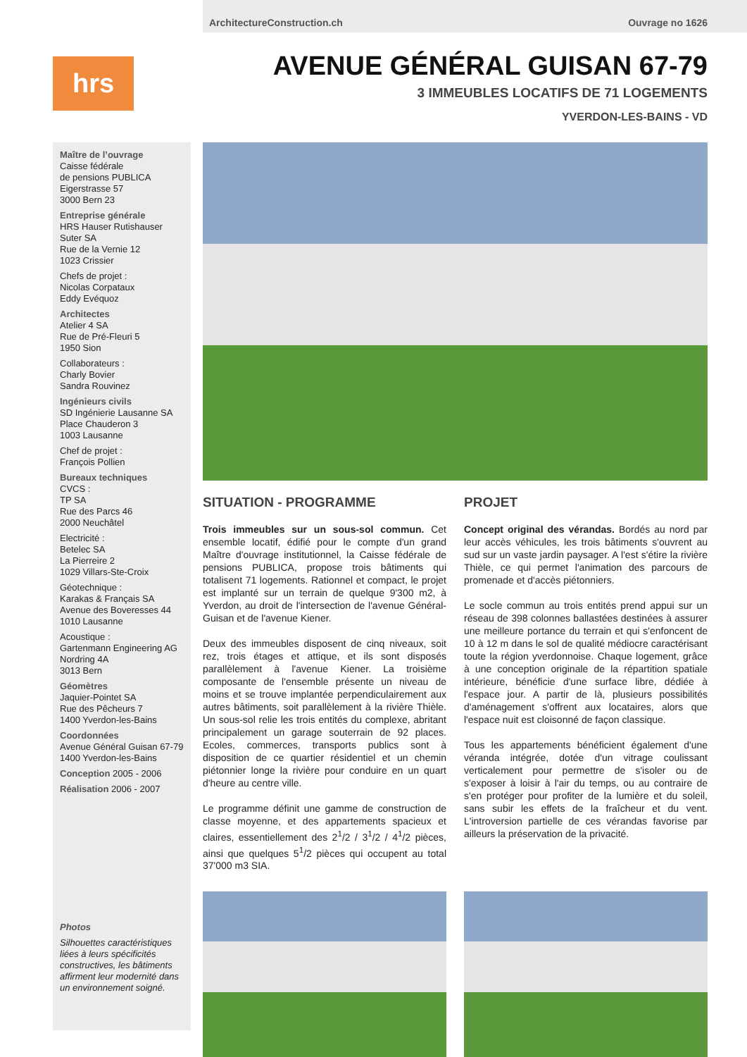ArchitectureConstruction.ch Ouvrage no 1626
hrs
AVENUE GÉNÉRAL GUISAN 67-79
3 IMMEUBLES LOCATIFS DE 71 LOGEMENTS
YVERDON-LES-BAINS - VD
Maître de l’ouvrage
Caisse fédérale
de pensions PUBLICA
Eigerstrasse 57
3000 Bern 23
Entreprise générale
HRS Hauser Rutishauser Suter SA
Rue de la Vernie 12
1023 Crissier
Chefs de projet :
Nicolas Corpataux
Eddy Evéquoz
Architectes
Atelier 4 SA
Rue de Pré-Fleuri 5
1950 Sion
Collaborateurs :
Charly Bovier
Sandra Rouvinez
Ingénieurs civils
SD Ingénierie Lausanne SA
Place Chauderon 3
1003 Lausanne
Chef de projet :
François Pollien
Bureaux techniques
CVCS :
TP SA
Rue des Parcs 46
2000 Neuchâtel
Electricité :
Betelec SA
La Pierreire 2
1029 Villars-Ste-Croix
Géotechnique :
Karakas & Français SA
Avenue des Boveresses 44
1010 Lausanne
Acoustique :
Gartenmann Engineering AG
Nordring 4A
3013 Bern
Géomètres
Jaquier-Pointet SA
Rue des Pêcheurs 7
1400 Yverdon-les-Bains
Coordonnées
Avenue Général Guisan 67-79
1400 Yverdon-les-Bains
Conception 2005 - 2006
Réalisation 2006 - 2007
Photos
Silhouettes caractéristiques liées à leurs spécificités constructives, les bâtiments affirment leur modernité dans un environnement soigné.
SITUATION - PROGRAMME
Trois immeubles sur un sous-sol commun. Cet ensemble locatif, édifié pour le compte d'un grand Maître d'ouvrage institutionnel, la Caisse fédérale de pensions PUBLICA, propose trois bâtiments qui totalisent 71 logements. Rationnel et compact, le projet est implanté sur un terrain de quelque 9'300 m2, à Yverdon, au droit de l'intersection de l'avenue Général-Guisan et de l'avenue Kiener.
Deux des immeubles disposent de cinq niveaux, soit rez, trois étages et attique, et ils sont disposés parallèlement à l'avenue Kiener. La troisième composante de l'ensemble présente un niveau de moins et se trouve implantée perpendiculairement aux autres bâtiments, soit parallèlement à la rivière Thièle. Un sous-sol relie les trois entités du complexe, abritant principalement un garage souterrain de 92 places. Ecoles, commerces, transports publics sont à disposition de ce quartier résidentiel et un chemin piétonnier longe la rivière pour conduire en un quart d'heure au centre ville.
Le programme définit une gamme de construction de classe moyenne, et des appartements spacieux et claires, essentiellement des 2<sup>1</sup>/2 / 3<sup>1</sup>/2 / 4<sup>1</sup>/2 pièces, ainsi que quelques 5<sup>1</sup>/2 pièces qui occupent au total 37'000 m3 SIA.
PROJET
Concept original des vérandas. Bordés au nord par leur accès véhicules, les trois bâtiments s'ouvrent au sud sur un vaste jardin paysager. A l'est s'étire la rivière Thièle, ce qui permet l'animation des parcours de promenade et d'accès piétonniers.
Le socle commun au trois entités prend appui sur un réseau de 398 colonnes ballastées destinées à assurer une meilleure portance du terrain et qui s'enfoncent de 10 à 12 m dans le sol de qualité médiocre caractérisant toute la région yverdonnoise. Chaque logement, grâce à une conception originale de la répartition spatiale intérieure, bénéficie d'une surface libre, dédiée à l'espace jour. A partir de là, plusieurs possibilités d'aménagement s'offrent aux locataires, alors que l'espace nuit est cloisonné de façon classique.
Tous les appartements bénéficient également d'une véranda intégrée, dotée d'un vitrage coulissant verticalement pour permettre de s'isoler ou de s'exposer à loisir à l'air du temps, ou au contraire de s'en protéger pour profiter de la lumière et du soleil, sans subir les effets de la fraîcheur et du vent. L'introversion partielle de ces vérandas favorise par ailleurs la préservation de la privacité.